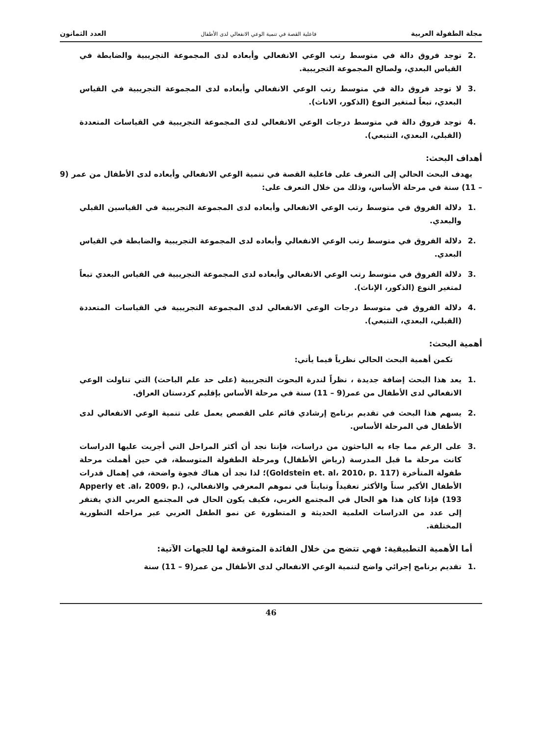مجلة الطفولة العربية فاعلية القصة في تنمية الوعي الانفعالي لدى الأطفال العدد الثمانون
.2 توجد فروق دالة في متوسط رتب الوعي الانفعالي وأبعاده لدى المجموعة التجريبية والضابطة في القياس البعدي، ولصالح المجموعة التجريبية.
.3 لا توجد فروق دالة في متوسط رتب الوعي الانفعالي وأبعاده لدى المجموعة التجريبية في القياس البعدي، تبعاً لمتغير النوع (الذكور، الاناث).
.4 توجد فروق دالة في متوسط درجات الوعي الانفعالي لدى المجموعة التجريبية في القياسات المتعددة (القبلي، البعدي، التتبعي).
أهداف البحث:
يهدف البحث الحالي إلى التعرف على فاعلية القصة في تنمية الوعي الانفعالي وأبعاده لدى الأطفال من عمر (9 – 11) سنة في مرحلة الأساس، وذلك من خلال التعرف على:
.1 دلالة الفروق في متوسط رتب الوعي الانفعالي وأبعاده لدى المجموعة التجريبية في القياسين القبلي والبعدي.
.2 دلالة الفروق في متوسط رتب الوعي الانفعالي وأبعاده لدى المجموعة التجريبية والضابطة في القياس البعدي.
.3 دلالة الفروق في متوسط رتب الوعي الانفعالي وأبعاده لدى المجموعة التجريبية في القياس البعدي تبعاً لمتغير النوع (الذكور، الإناث).
.4 دلالة الفروق في متوسط درجات الوعي الانفعالي لدى المجموعة التجريبية في القياسات المتعددة (القبلي، البعدي، التتبعي).
أهمية البحث:
تكمن أهمية البحث الحالي نظرياً فيما يأتي:
.1 يعد هذا البحث إضافة جديدة ، نظراً لندرة البحوث التجريبية (على حد علم الباحث) التي تناولت الوعي الانفعالي لدى الأطفال من عمر(9 – 11) سنة في مرحلة الأساس بإقليم كردستان العراق.
.2 يسهم هذا البحث في تقديم برنامج إرشادي قائم على القصص يعمل على تنمية الوعي الانفعالي لدى الأطفال في المرحلة الأساس.
.3 على الرغم مما جاء به الباحثون من دراسات، فإننا نجد أن أكثر المراحل التي أجريت عليها الدراسات كانت مرحلة ما قبل المدرسة (رياض الأطفال) ومرحلة الطفولة المتوسطة، في حين أهملت مرحلة طفولة المتأخرة (Goldstein et. al، 2010، p. 117)؛ لذا نجد أن هناك فجوة واضحة، في إهمال قدرات الأطفال الأكبر سناً والأكثر تعقيداً وتبايناً في نموهم المعرفي والانفعالي، (Apperly et .al، 2009، p. 193) فإذا كان هذا هو الحال في المجتمع الغربي، فكيف يكون الحال في المجتمع العربي الذي يفتقر إلى عدد من الدراسات العلمية الحديثة و المتطورة عن نمو الطفل العربي عبر مراحله التطورية المختلفة.
أما الأهمية التطبيقية: فهي تتضح من خلال الفائدة المتوقعة لها للجهات الآتية:
.1 تقديم برنامج إجرائي واضح لتنمية الوعي الانفعالي لدى الأطفال من عمر(9 – 11) سنة
46